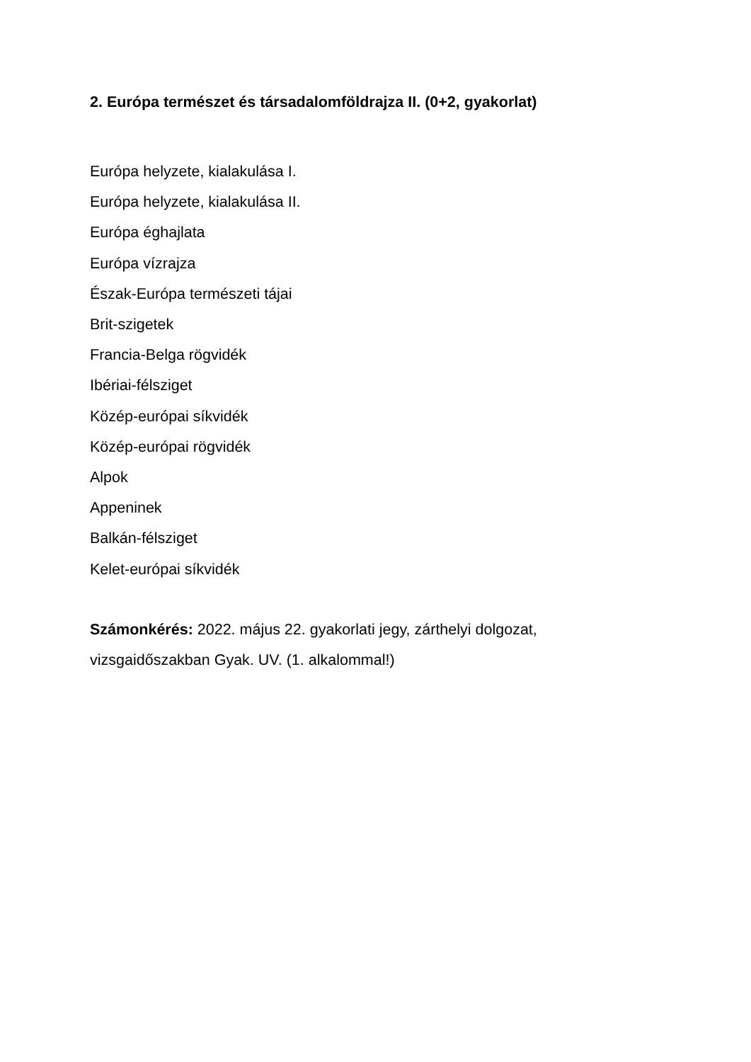2. Európa természet és társadalomföldrajza II. (0+2, gyakorlat)
Európa helyzete, kialakulása I.
Európa helyzete, kialakulása II.
Európa éghajlata
Európa vízrajza
Észak-Európa természeti tájai
Brit-szigetek
Francia-Belga rögvidék
Ibériai-félsziget
Közép-európai síkvidék
Közép-európai rögvidék
Alpok
Appeninek
Balkán-félsziget
Kelet-európai síkvidék
Számonkérés: 2022. május 22. gyakorlati jegy, zárthelyi dolgozat,
vizsgaidőszakban Gyak. UV. (1. alkalommal!)